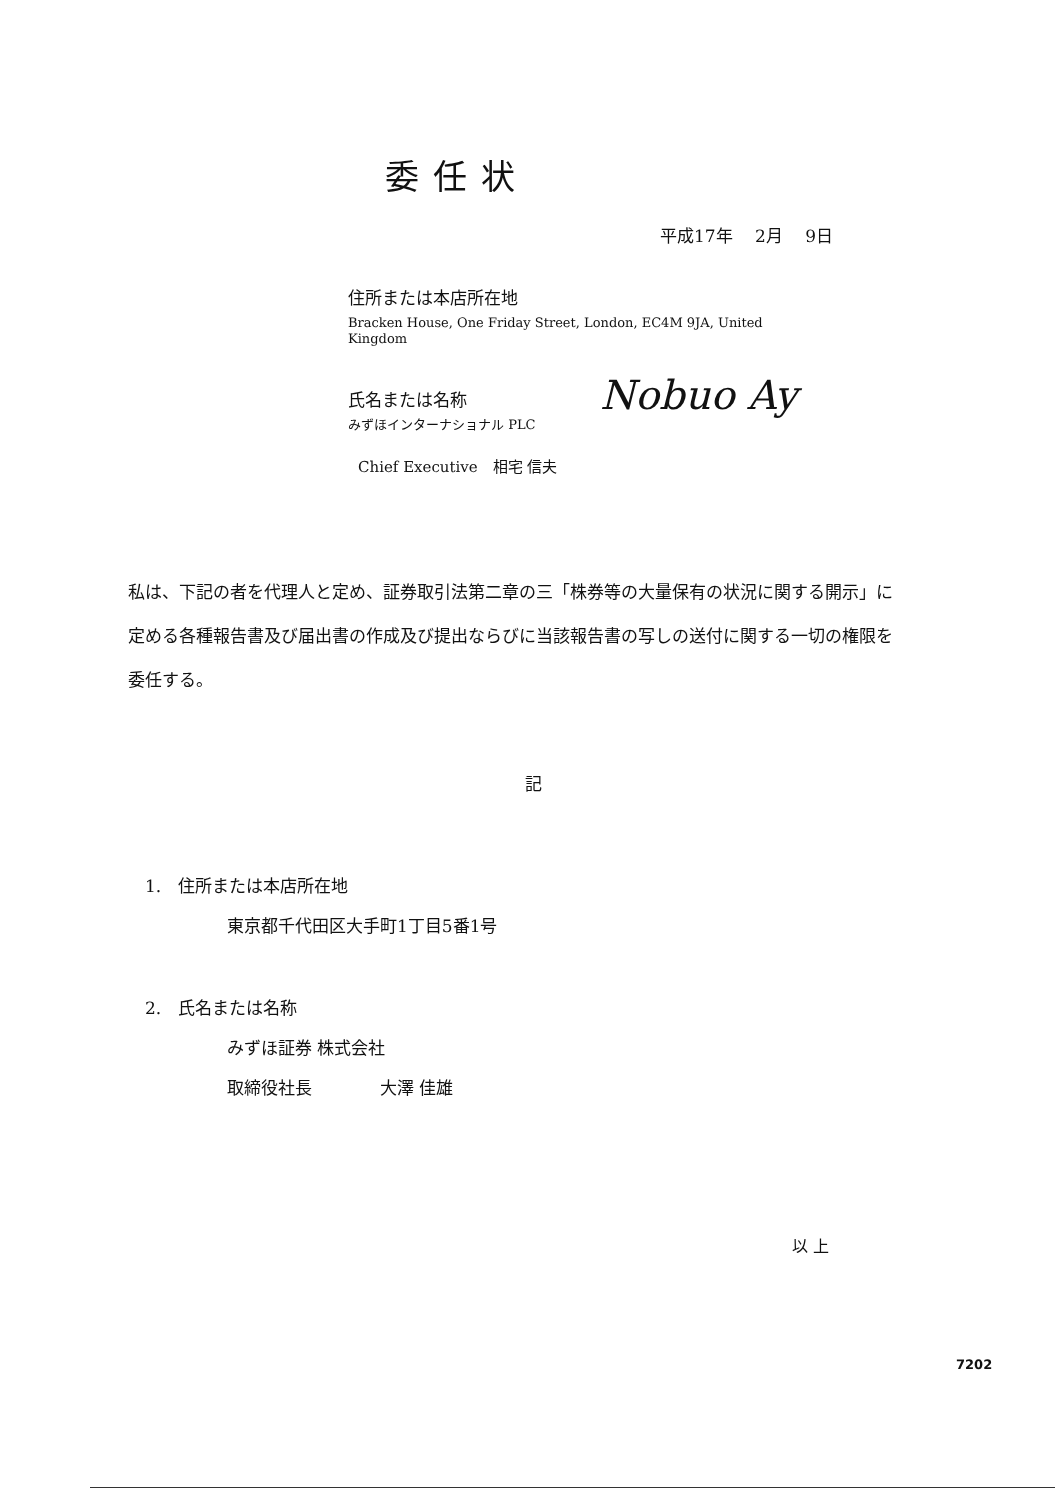委任状
平成17年　 2月　 9日
住所または本店所在地
Bracken House, One Friday Street, London, EC4M 9JA, United Kingdom
氏名または名称
みずほインターナショナル PLC
Chief Executive　相宅 信夫
Nobuo Ay
私は、下記の者を代理人と定め、証券取引法第二章の三「株券等の大量保有の状況に関する開示」に定める各種報告書及び届出書の作成及び提出ならびに当該報告書の写しの送付に関する一切の権限を委任する。
記
1.　住所または本店所在地
東京都千代田区大手町1丁目5番1号
2.　氏名または名称
みずほ証券 株式会社
取締役社長　　　　大澤 佳雄
以 上
7202